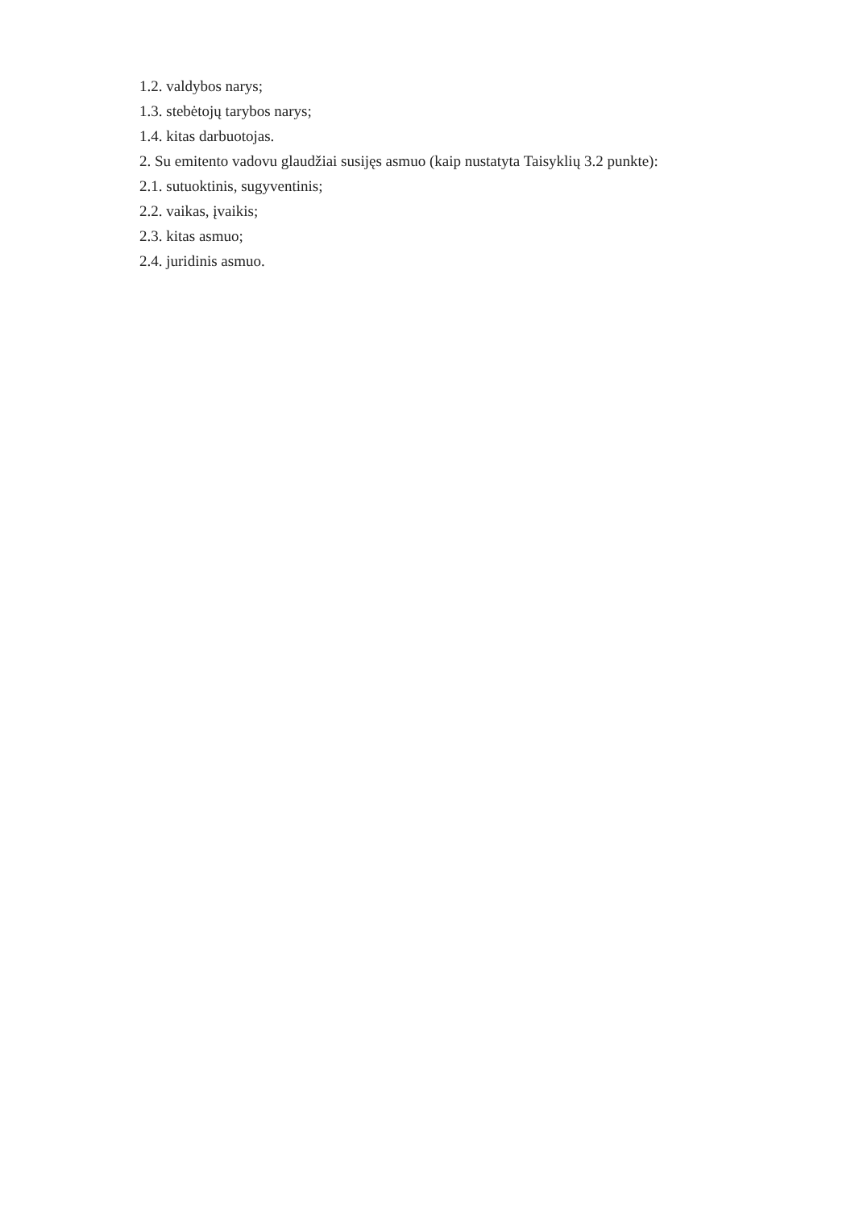1.2. valdybos narys;
1.3. stebėtojų tarybos narys;
1.4. kitas darbuotojas.
2. Su emitento vadovu glaudžiai susijęs asmuo (kaip nustatyta Taisyklių 3.2 punkte):
2.1. sutuoktinis, sugyventinis;
2.2. vaikas, įvaikis;
2.3. kitas asmuo;
2.4. juridinis asmuo.